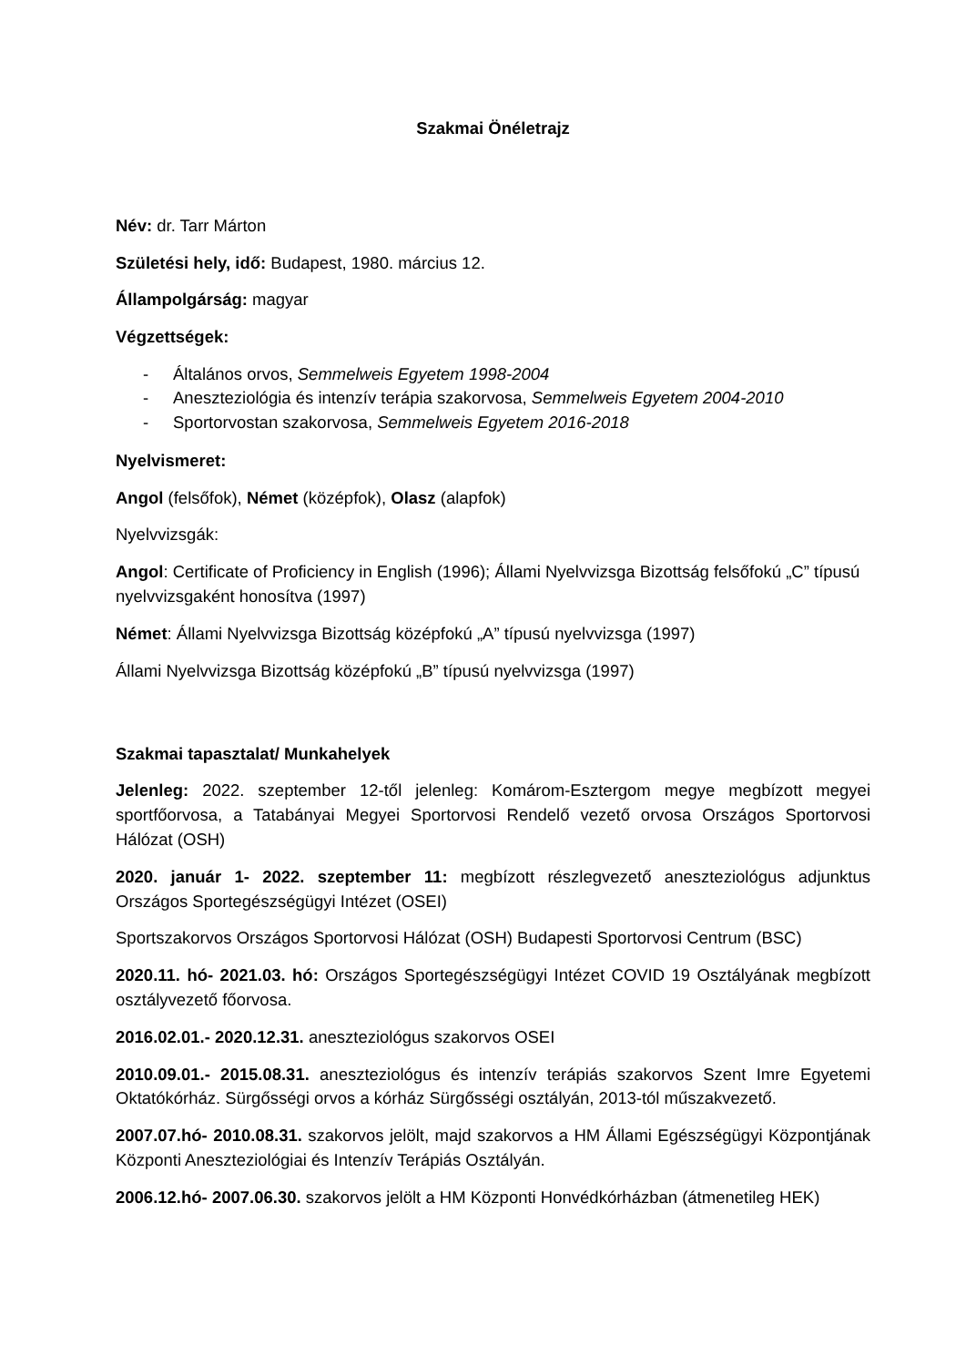Szakmai Önéletrajz
Név: dr. Tarr Márton
Születési hely, idő: Budapest, 1980. március 12.
Állampolgárság: magyar
Végzettségek:
- Általános orvos, Semmelweis Egyetem 1998-2004
- Aneszteziológia és intenzív terápia szakorvosa, Semmelweis Egyetem 2004-2010
- Sportorvostan szakorvosa, Semmelweis Egyetem 2016-2018
Nyelvismeret:
Angol (felsőfok), Német (középfok), Olasz (alapfok)
Nyelvvizsgák:
Angol: Certificate of Proficiency in English (1996); Állami Nyelvvizsga Bizottság felsőfokú „C” típusú nyelvvizsgaként honosítva (1997)
Német: Állami Nyelvvizsga Bizottság középfokú „A” típusú nyelvvizsga (1997)
Állami Nyelvvizsga Bizottság középfokú „B” típusú nyelvvizsga (1997)
Szakmai tapasztalat/ Munkahelyek
Jelenleg: 2022. szeptember 12-től jelenleg: Komárom-Esztergom megye megbízott megyei sportfőorvosa, a Tatabányai Megyei Sportorvosi Rendelő vezető orvosa Országos Sportorvosi Hálózat (OSH)
2020. január 1- 2022. szeptember 11: megbízott részlegvezető aneszteziológus adjunktus Országos Sportegészségügyi Intézet (OSEI)
Sportszakorvos Országos Sportorvosi Hálózat (OSH) Budapesti Sportorvosi Centrum (BSC)
2020.11. hó- 2021.03. hó: Országos Sportegészségügyi Intézet COVID 19 Osztályának megbízott osztályvezető főorvosa.
2016.02.01.- 2020.12.31. aneszteziológus szakorvos OSEI
2010.09.01.- 2015.08.31. aneszteziológus és intenzív terápiás szakorvos Szent Imre Egyetemi Oktatókórház. Sürgősségi orvos a kórház Sürgősségi osztályán, 2013-tól műszakvezető.
2007.07.hó- 2010.08.31. szakorvos jelölt, majd szakorvos a HM Állami Egészségügyi Központjának Központi Aneszteziológiai és Intenzív Terápiás Osztályán.
2006.12.hó- 2007.06.30. szakorvos jelölt a HM Központi Honvédkórházban (átmenetileg HEK)